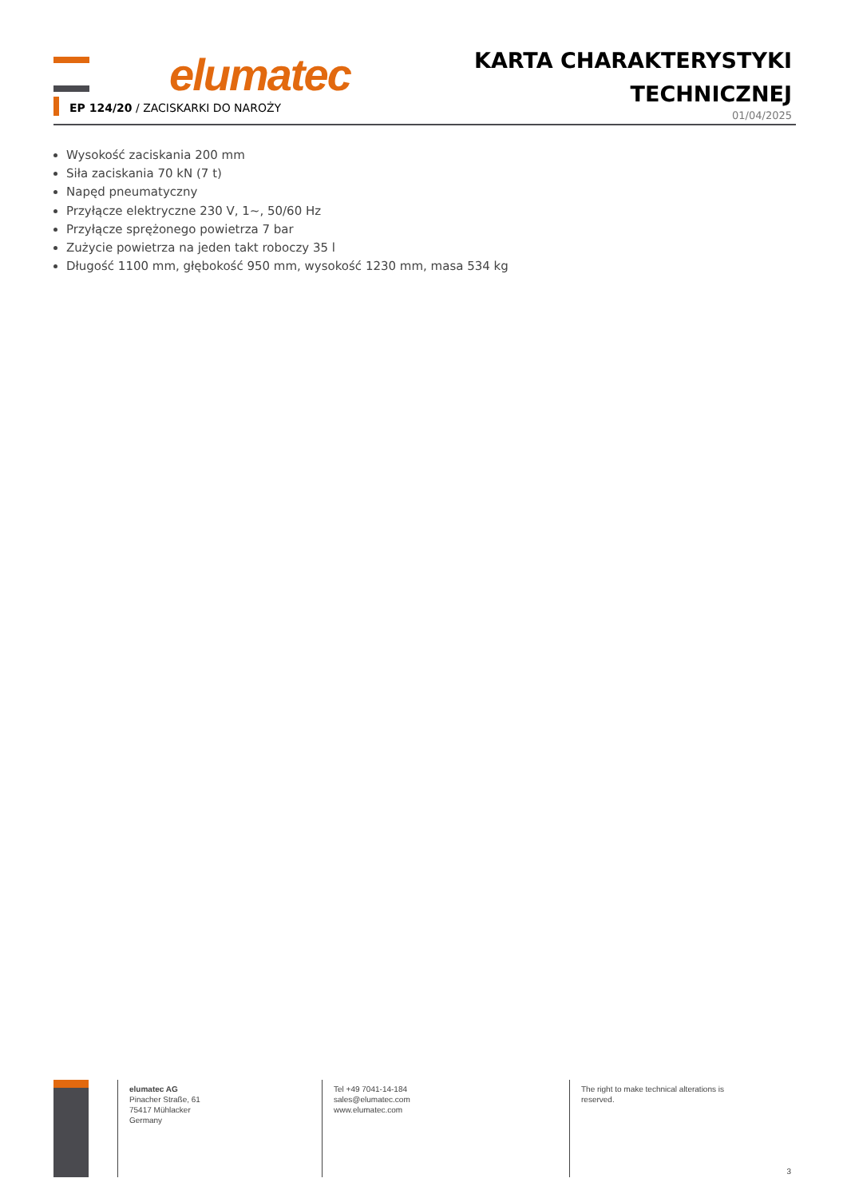elumatec
EP 124/20 / ZACISKARKI DO NAROŻY
KARTA CHARAKTERYSTYKI
TECHNICZNEJ
01/04/2025
Wysokość zaciskania 200 mm
Siła zaciskania 70 kN (7 t)
Napęd pneumatyczny
Przyłącze elektryczne 230 V, 1~, 50/60 Hz
Przyłącze sprężonego powietrza 7 bar
Zużycie powietrza na jeden takt roboczy 35 l
Długość 1100 mm, głębokość 950 mm, wysokość 1230 mm, masa 534 kg
elumatec AG
Pinacher Straße, 61
75417 Mühlacker
Germany
Tel +49 7041-14-184
sales@elumatec.com
www.elumatec.com
The right to make technical alterations is reserved.
3